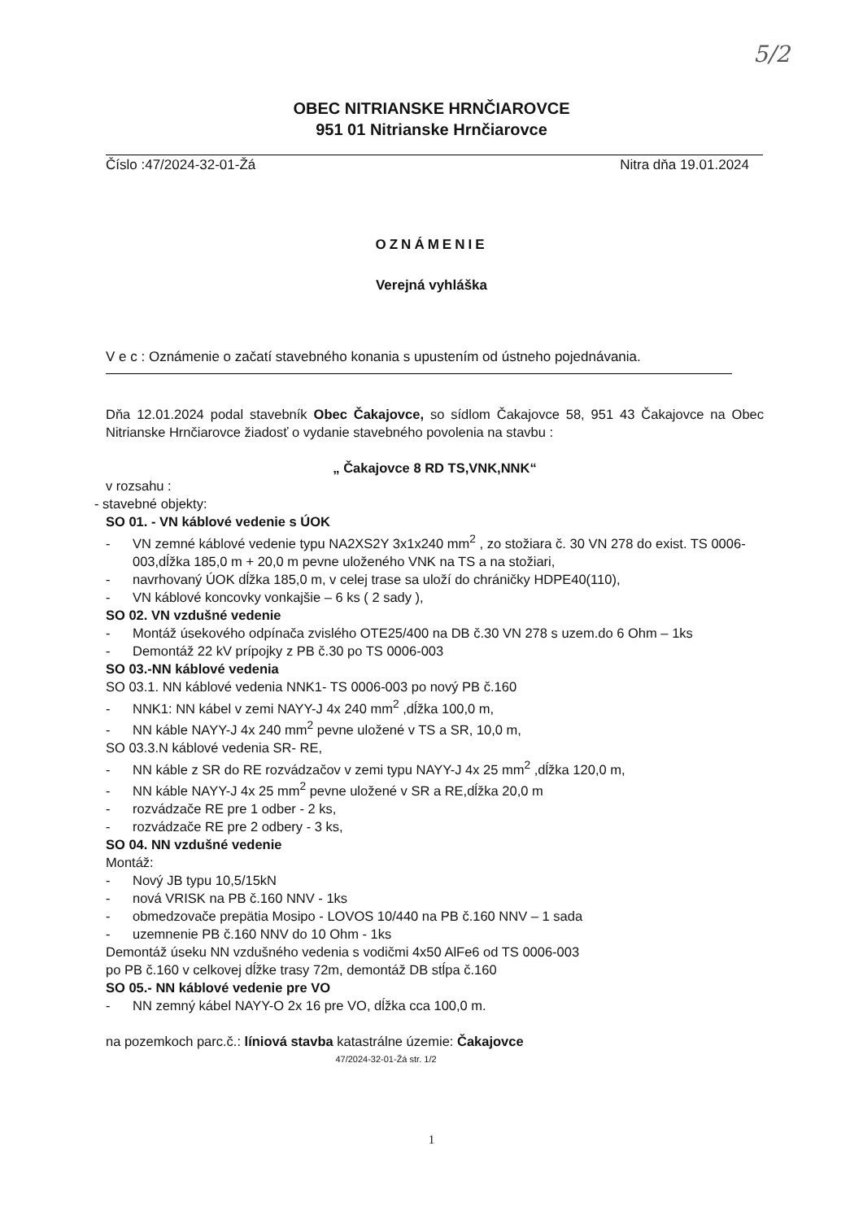5/2
OBEC NITRIANSKE HRNČIAROVCE
951 01 Nitrianske Hrnčiarovce
Číslo :47/2024-32-01-Žá Nitra dňa 19.01.2024
OZNÁMENIE
Verejná vyhláška
V e c : Oznámenie o začatí stavebného konania s upustením od ústneho pojednávania.
Dňa 12.01.2024 podal stavebník Obec Čakajovce, so sídlom Čakajovce 58, 951 43 Čakajovce na Obec Nitrianske Hrnčiarovce žiadosť o vydanie stavebného povolenia na stavbu :
„ Čakajovce 8 RD TS,VNK,NNK“
v rozsahu :
- stavebné objekty:
SO 01. - VN káblové vedenie s ÚOK
- VN zemné káblové vedenie typu NA2XS2Y 3x1x240 mm<sup>2</sup> , zo stožiara č. 30 VN 278 do exist. TS 0006-003,dĺžka 185,0 m + 20,0 m pevne uloženého VNK na TS a na stožiari,
- navrhovaný ÚOK dĺžka 185,0 m, v celej trase sa uloží do chráničky HDPE40(110),
- VN káblové koncovky vonkajšie – 6 ks ( 2 sady ),
SO 02. VN vzdušné vedenie
- Montáž úsekového odpínača zvislého OTE25/400 na DB č.30 VN 278 s uzem.do 6 Ohm – 1ks
- Demontáž 22 kV prípojky z PB č.30 po TS 0006-003
SO 03.-NN káblové vedenia
SO 03.1. NN káblové vedenia NNK1- TS 0006-003 po nový PB č.160
- NNK1: NN kábel v zemi NAYY-J 4x 240 mm<sup>2</sup> ,dĺžka 100,0 m,
- NN káble NAYY-J 4x 240 mm<sup>2</sup> pevne uložené v TS a SR, 10,0 m,
SO 03.3.N káblové vedenia SR- RE,
- NN káble z SR do RE rozvádzačov v zemi typu NAYY-J 4x 25 mm<sup>2</sup> ,dĺžka 120,0 m,
- NN káble NAYY-J 4x 25 mm<sup>2</sup> pevne uložené v SR a RE,dĺžka 20,0 m
- rozvádzače RE pre 1 odber - 2 ks,
- rozvádzače RE pre 2 odbery - 3 ks,
SO 04. NN vzdušné vedenie
Montáž:
- Nový JB typu 10,5/15kN
- nová VRISK na PB č.160 NNV - 1ks
- obmedzovače prepätia Mosipo - LOVOS 10/440 na PB č.160 NNV – 1 sada
- uzemnenie PB č.160 NNV do 10 Ohm - 1ks
Demontáž úseku NN vzdušného vedenia s vodičmi 4x50 AlFe6 od TS 0006-003
po PB č.160 v celkovej dĺžke trasy 72m, demontáž DB stĺpa č.160
SO 05.- NN káblové vedenie pre VO
- NN zemný kábel NAYY-O 2x 16 pre VO, dĺžka cca 100,0 m.
na pozemkoch parc.č.: líniová stavba katastrálne územie: Čakajovce
47/2024-32-01-Žá str. 1/2
1